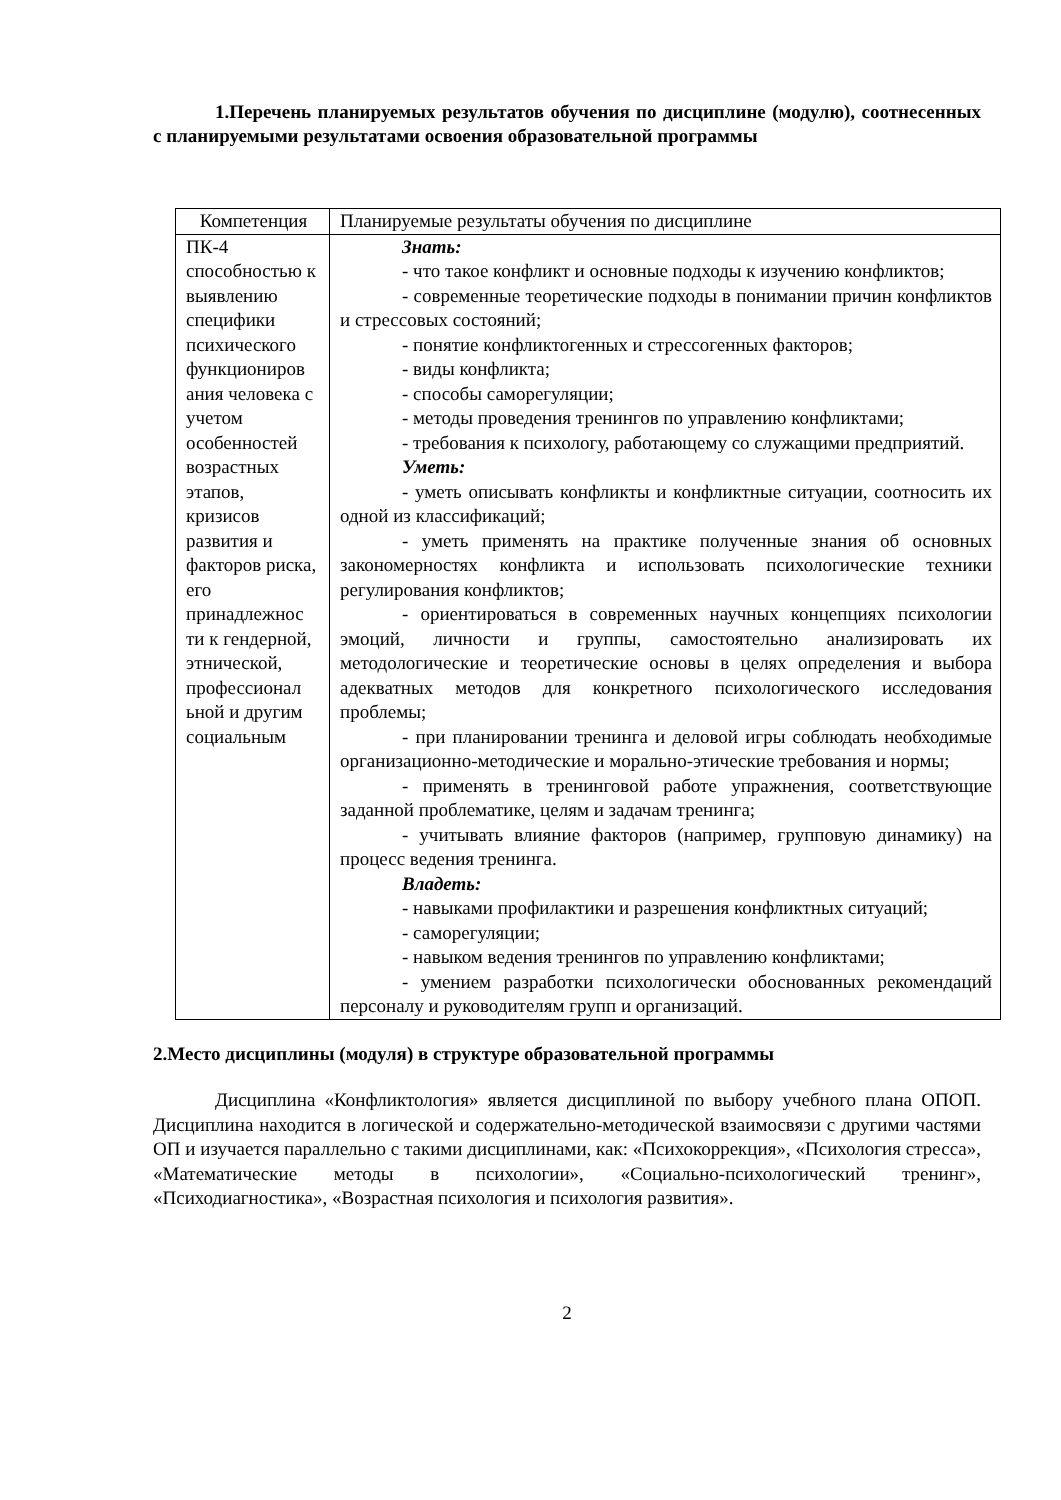1.Перечень планируемых результатов обучения по дисциплине (модулю), соотнесенных с планируемыми результатами освоения образовательной программы
| Компетенция | Планируемые результаты обучения по дисциплине |
| ПК-4 способностью к выявлению специфики психического функциониров ания человека с учетом особенностей возрастных этапов, кризисов развития и факторов риска, его принадлежнос ти к гендерной, этнической, профессионал ьной и другим социальным | Знать: - что такое конфликт и основные подходы к изучению конфликтов; - современные теоретические подходы в понимании причин конфликтов и стрессовых состояний; - понятие конфликтогенных и стрессогенных факторов; - виды конфликта; - способы саморегуляции; - методы проведения тренингов по управлению конфликтами; - требования к психологу, работающему со служащими предприятий. Уметь: - уметь описывать конфликты и конфликтные ситуации, соотносить их одной из классификаций; - уметь применять на практике полученные знания об основных закономерностях конфликта и использовать психологические техники регулирования конфликтов; - ориентироваться в современных научных концепциях психологии эмоций, личности и группы, самостоятельно анализировать их методологические и теоретические основы в целях определения и выбора адекватных методов для конкретного психологического исследования проблемы; - при планировании тренинга и деловой игры соблюдать необходимые организационно-методические и морально-этические требования и нормы; - применять в тренинговой работе упражнения, соответствующие заданной проблематике, целям и задачам тренинга; - учитывать влияние факторов (например, групповую динамику) на процесс ведения тренинга. Владеть: - навыками профилактики и разрешения конфликтных ситуаций; - саморегуляции; - навыком ведения тренингов по управлению конфликтами; - умением разработки психологически обоснованных рекомендаций персоналу и руководителям групп и организаций. |
2.Место дисциплины (модуля) в структуре образовательной программы
Дисциплина «Конфликтология» является дисциплиной по выбору учебного плана ОПОП. Дисциплина находится в логической и содержательно-методической взаимосвязи с другими частями ОП и изучается параллельно с такими дисциплинами, как: «Психокоррекция», «Психология стресса», «Математические методы в психологии», «Социально-психологический тренинг», «Психодиагностика», «Возрастная психология и психология развития».
2